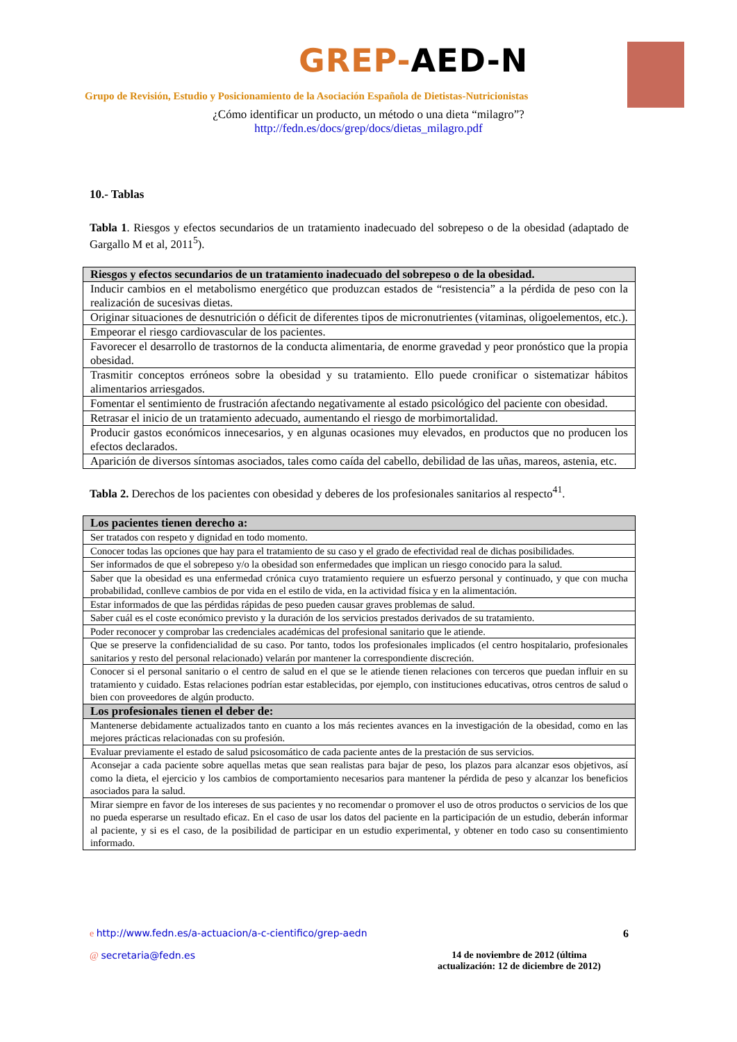GREP-AED-N
Grupo de Revisión, Estudio y Posicionamiento de la Asociación Española de Dietistas-Nutricionistas
¿Cómo identificar un producto, un método o una dieta “milagro”?
http://fedn.es/docs/grep/docs/dietas_milagro.pdf
10.- Tablas
Tabla 1. Riesgos y efectos secundarios de un tratamiento inadecuado del sobrepeso o de la obesidad (adaptado de Gargallo M et al, 2011<sup>5</sup>).
| Riesgos y efectos secundarios de un tratamiento inadecuado del sobrepeso o de la obesidad. |
| --- |
| Inducir cambios en el metabolismo energético que produzcan estados de “resistencia” a la pérdida de peso con la realización de sucesivas dietas. |
| Originar situaciones de desnutrición o déficit de diferentes tipos de micronutrientes (vitaminas, oligoelementos, etc.). |
| Empeorar el riesgo cardiovascular de los pacientes. |
| Favorecer el desarrollo de trastornos de la conducta alimentaria, de enorme gravedad y peor pronóstico que la propia obesidad. |
| Trasmitir conceptos erróneos sobre la obesidad y su tratamiento. Ello puede cronificar o sistematizar hábitos alimentarios arriesgados. |
| Fomentar el sentimiento de frustración afectando negativamente al estado psicológico del paciente con obesidad. |
| Retrasar el inicio de un tratamiento adecuado, aumentando el riesgo de morbimortalidad. |
| Producir gastos económicos innecesarios, y en algunas ocasiones muy elevados, en productos que no producen los efectos declarados. |
| Aparición de diversos síntomas asociados, tales como caída del cabello, debilidad de las uñas, mareos, astenia, etc. |
Tabla 2. Derechos de los pacientes con obesidad y deberes de los profesionales sanitarios al respecto<sup>41</sup>.
| Los pacientes tienen derecho a: |
| --- |
| Ser tratados con respeto y dignidad en todo momento. |
| Conocer todas las opciones que hay para el tratamiento de su caso y el grado de efectividad real de dichas posibilidades. |
| Ser informados de que el sobrepeso y/o la obesidad son enfermedades que implican un riesgo conocido para la salud. |
| Saber que la obesidad es una enfermedad crónica cuyo tratamiento requiere un esfuerzo personal y continuado, y que con mucha probabilidad, conlleve cambios de por vida en el estilo de vida, en la actividad física y en la alimentación. |
| Estar informados de que las pérdidas rápidas de peso pueden causar graves problemas de salud. |
| Saber cuál es el coste económico previsto y la duración de los servicios prestados derivados de su tratamiento. |
| Poder reconocer y comprobar las credenciales académicas del profesional sanitario que le atiende. |
| Que se preserve la confidencialidad de su caso. Por tanto, todos los profesionales implicados (el centro hospitalario, profesionales sanitarios y resto del personal relacionado) velarán por mantener la correspondiente discreción. |
| Conocer si el personal sanitario o el centro de salud en el que se le atiende tienen relaciones con terceros que puedan influir en su tratamiento y cuidado. Estas relaciones podrían estar establecidas, por ejemplo, con instituciones educativas, otros centros de salud o bien con proveedores de algún producto. |
| Los profesionales tienen el deber de: |
| Mantenerse debidamente actualizados tanto en cuanto a los más recientes avances en la investigación de la obesidad, como en las mejores prácticas relacionadas con su profesión. |
| Evaluar previamente el estado de salud psicosomático de cada paciente antes de la prestación de sus servicios. |
| Aconsejar a cada paciente sobre aquellas metas que sean realistas para bajar de peso, los plazos para alcanzar esos objetivos, así como la dieta, el ejercicio y los cambios de comportamiento necesarios para mantener la pérdida de peso y alcanzar los beneficios asociados para la salud. |
| Mirar siempre en favor de los intereses de sus pacientes y no recomendar o promover el uso de otros productos o servicios de los que no pueda esperarse un resultado eficaz. En el caso de usar los datos del paciente en la participación de un estudio, deberán informar al paciente, y si es el caso, de la posibilidad de participar en un estudio experimental, y obtener en todo caso su consentimiento informado. |
e http://www.fedn.es/a-actuacion/a-c-cientifico/grep-aedn 6
@ secretaria@fedn.es 14 de noviembre de 2012 (última
actualización: 12 de diciembre de 2012)